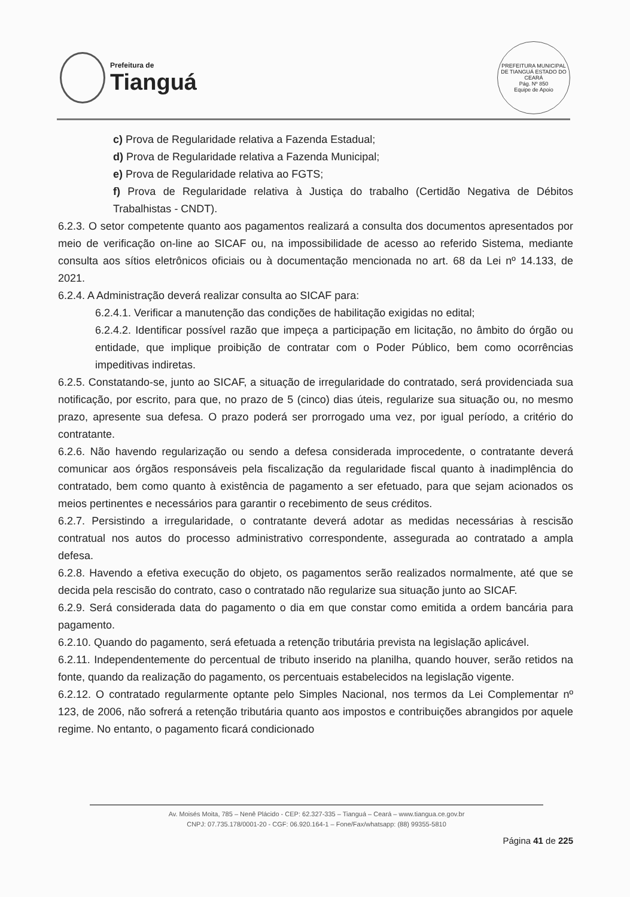Prefeitura de
Tianguá
PREFEITURA MUNICIPAL DE TIANGUÁ ESTADO DO CEARÁ
Pág. Nº 850
Equipe de Apoio
c) Prova de Regularidade relativa a Fazenda Estadual;
d) Prova de Regularidade relativa a Fazenda Municipal;
e) Prova de Regularidade relativa ao FGTS;
f) Prova de Regularidade relativa à Justiça do trabalho (Certidão Negativa de Débitos Trabalhistas - CNDT).
6.2.3. O setor competente quanto aos pagamentos realizará a consulta dos documentos apresentados por meio de verificação on-line ao SICAF ou, na impossibilidade de acesso ao referido Sistema, mediante consulta aos sítios eletrônicos oficiais ou à documentação mencionada no art. 68 da Lei nº 14.133, de 2021.
6.2.4. A Administração deverá realizar consulta ao SICAF para:
6.2.4.1. Verificar a manutenção das condições de habilitação exigidas no edital;
6.2.4.2. Identificar possível razão que impeça a participação em licitação, no âmbito do órgão ou entidade, que implique proibição de contratar com o Poder Público, bem como ocorrências impeditivas indiretas.
6.2.5. Constatando-se, junto ao SICAF, a situação de irregularidade do contratado, será providenciada sua notificação, por escrito, para que, no prazo de 5 (cinco) dias úteis, regularize sua situação ou, no mesmo prazo, apresente sua defesa. O prazo poderá ser prorrogado uma vez, por igual período, a critério do contratante.
6.2.6. Não havendo regularização ou sendo a defesa considerada improcedente, o contratante deverá comunicar aos órgãos responsáveis pela fiscalização da regularidade fiscal quanto à inadimplência do contratado, bem como quanto à existência de pagamento a ser efetuado, para que sejam acionados os meios pertinentes e necessários para garantir o recebimento de seus créditos.
6.2.7. Persistindo a irregularidade, o contratante deverá adotar as medidas necessárias à rescisão contratual nos autos do processo administrativo correspondente, assegurada ao contratado a ampla defesa.
6.2.8. Havendo a efetiva execução do objeto, os pagamentos serão realizados normalmente, até que se decida pela rescisão do contrato, caso o contratado não regularize sua situação junto ao SICAF.
6.2.9. Será considerada data do pagamento o dia em que constar como emitida a ordem bancária para pagamento.
6.2.10. Quando do pagamento, será efetuada a retenção tributária prevista na legislação aplicável.
6.2.11. Independentemente do percentual de tributo inserido na planilha, quando houver, serão retidos na fonte, quando da realização do pagamento, os percentuais estabelecidos na legislação vigente.
6.2.12. O contratado regularmente optante pelo Simples Nacional, nos termos da Lei Complementar nº 123, de 2006, não sofrerá a retenção tributária quanto aos impostos e contribuições abrangidos por aquele regime. No entanto, o pagamento ficará condicionado
Av. Moisés Moita, 785 – Nenê Plácido - CEP: 62.327-335 – Tianguá – Ceará – www.tiangua.ce.gov.br
CNPJ: 07.735.178/0001-20 - CGF: 06.920.164-1 – Fone/Fax/whatsapp: (88) 99355-5810
Página 41 de 225